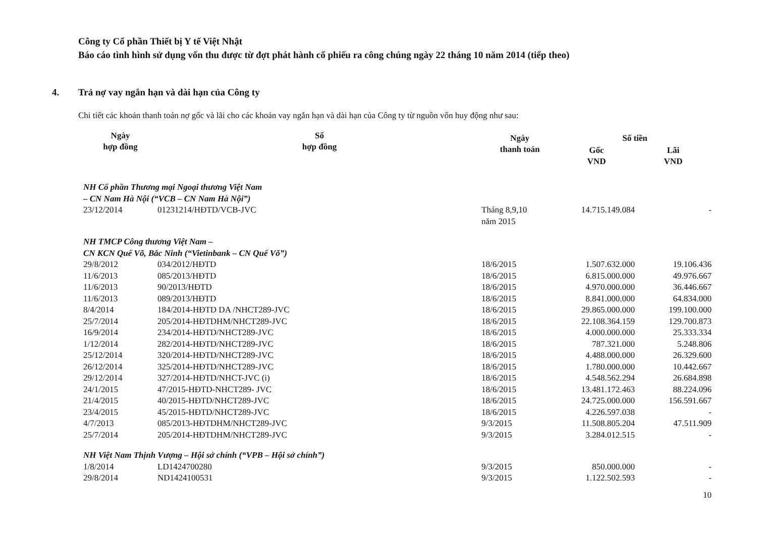Công ty Cổ phần Thiết bị Y tế Việt Nhật
Báo cáo tình hình sử dụng vốn thu được từ đợt phát hành cổ phiếu ra công chúng ngày 22 tháng 10 năm 2014 (tiếp theo)
4. Trả nợ vay ngắn hạn và dài hạn của Công ty
Chi tiết các khoản thanh toán nợ gốc và lãi cho các khoản vay ngắn hạn và dài hạn của Công ty từ nguồn vốn huy động như sau:
| Ngày hợp đồng | Số hợp đồng | Ngày thanh toán | Số tiền | |
| --- | --- | --- | --- | --- |
| | | | Gốc VND | Lãi VND |
| NH Cổ phần Thương mại Ngoại thương Việt Nam – CN Nam Hà Nội (“VCB – CN Nam Hà Nội”) | | | | |
| 23/12/2014 | 01231214/HĐTD/VCB-JVC | Tháng 8,9,10 năm 2015 | 14.715.149.084 | - |
| NH TMCP Công thương Việt Nam – CN KCN Quế Võ, Bắc Ninh (“Vietinbank – CN Quế Võ”) | | | | |
| 29/8/2012 | 034/2012/HĐTD | 18/6/2015 | 1.507.632.000 | 19.106.436 |
| 11/6/2013 | 085/2013/HĐTD | 18/6/2015 | 6.815.000.000 | 49.976.667 |
| 11/6/2013 | 90/2013/HĐTD | 18/6/2015 | 4.970.000.000 | 36.446.667 |
| 11/6/2013 | 089/2013/HĐTD | 18/6/2015 | 8.841.000.000 | 64.834.000 |
| 8/4/2014 | 184/2014-HĐTD DA /NHCT289-JVC | 18/6/2015 | 29.865.000.000 | 199.100.000 |
| 25/7/2014 | 205/2014-HĐTDHM/NHCT289-JVC | 18/6/2015 | 22.108.364.159 | 129.700.873 |
| 16/9/2014 | 234/2014-HĐTD/NHCT289-JVC | 18/6/2015 | 4.000.000.000 | 25.333.334 |
| 1/12/2014 | 282/2014-HĐTD/NHCT289-JVC | 18/6/2015 | 787.321.000 | 5.248.806 |
| 25/12/2014 | 320/2014-HĐTD/NHCT289-JVC | 18/6/2015 | 4.488.000.000 | 26.329.600 |
| 26/12/2014 | 325/2014-HĐTD/NHCT289-JVC | 18/6/2015 | 1.780.000.000 | 10.442.667 |
| 29/12/2014 | 327/2014-HĐTD/NHCT-JVC (i) | 18/6/2015 | 4.548.562.294 | 26.684.898 |
| 24/1/2015 | 47/2015-HĐTD-NHCT289- JVC | 18/6/2015 | 13.481.172.463 | 88.224.096 |
| 21/4/2015 | 40/2015-HĐTD/NHCT289-JVC | 18/6/2015 | 24.725.000.000 | 156.591.667 |
| 23/4/2015 | 45/2015-HĐTD/NHCT289-JVC | 18/6/2015 | 4.226.597.038 | - |
| 4/7/2013 | 085/2013-HĐTDHM/NHCT289-JVC | 9/3/2015 | 11.508.805.204 | 47.511.909 |
| 25/7/2014 | 205/2014-HĐTDHM/NHCT289-JVC | 9/3/2015 | 3.284.012.515 | - |
| NH Việt Nam Thịnh Vượng – Hội sở chính (“VPB – Hội sở chính”) | | | | |
| 1/8/2014 | LD1424700280 | 9/3/2015 | 850.000.000 | - |
| 29/8/2014 | ND1424100531 | 9/3/2015 | 1.122.502.593 | - |
10